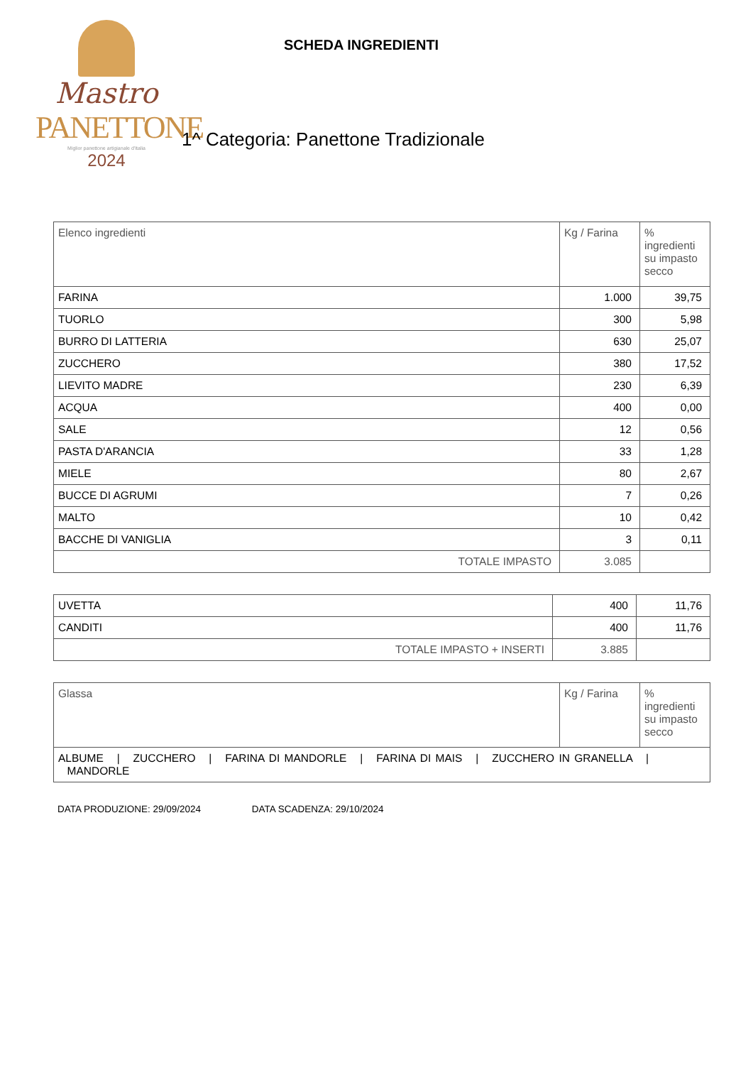Mastro
PANETTONE
Miglior panettone artigianale d'Italia
2024
SCHEDA INGREDIENTI
1^ Categoria: Panettone Tradizionale
| Elenco ingredienti | Kg / Farina | % ingredienti su impasto secco |
| FARINA | 1.000 | 39,75 |
| TUORLO | 300 | 5,98 |
| BURRO DI LATTERIA | 630 | 25,07 |
| ZUCCHERO | 380 | 17,52 |
| LIEVITO MADRE | 230 | 6,39 |
| ACQUA | 400 | 0,00 |
| SALE | 12 | 0,56 |
| PASTA D'ARANCIA | 33 | 1,28 |
| MIELE | 80 | 2,67 |
| BUCCE DI AGRUMI | 7 | 0,26 |
| MALTO | 10 | 0,42 |
| BACCHE DI VANIGLIA | 3 | 0,11 |
| TOTALE IMPASTO | 3.085 | |
| UVETTA | 400 | 11,76 |
| CANDITI | 400 | 11,76 |
| TOTALE IMPASTO + INSERTI | 3.885 | |
| Glassa | Kg / Farina | % ingredienti su impasto secco |
| ALBUME / ZUCCHERO / FARINA DI MANDORLE / FARINA DI MAIS / ZUCCHERO IN GRANELLA / MANDORLE | | |
DATA PRODUZIONE: 29/09/2024 DATA SCADENZA: 29/10/2024